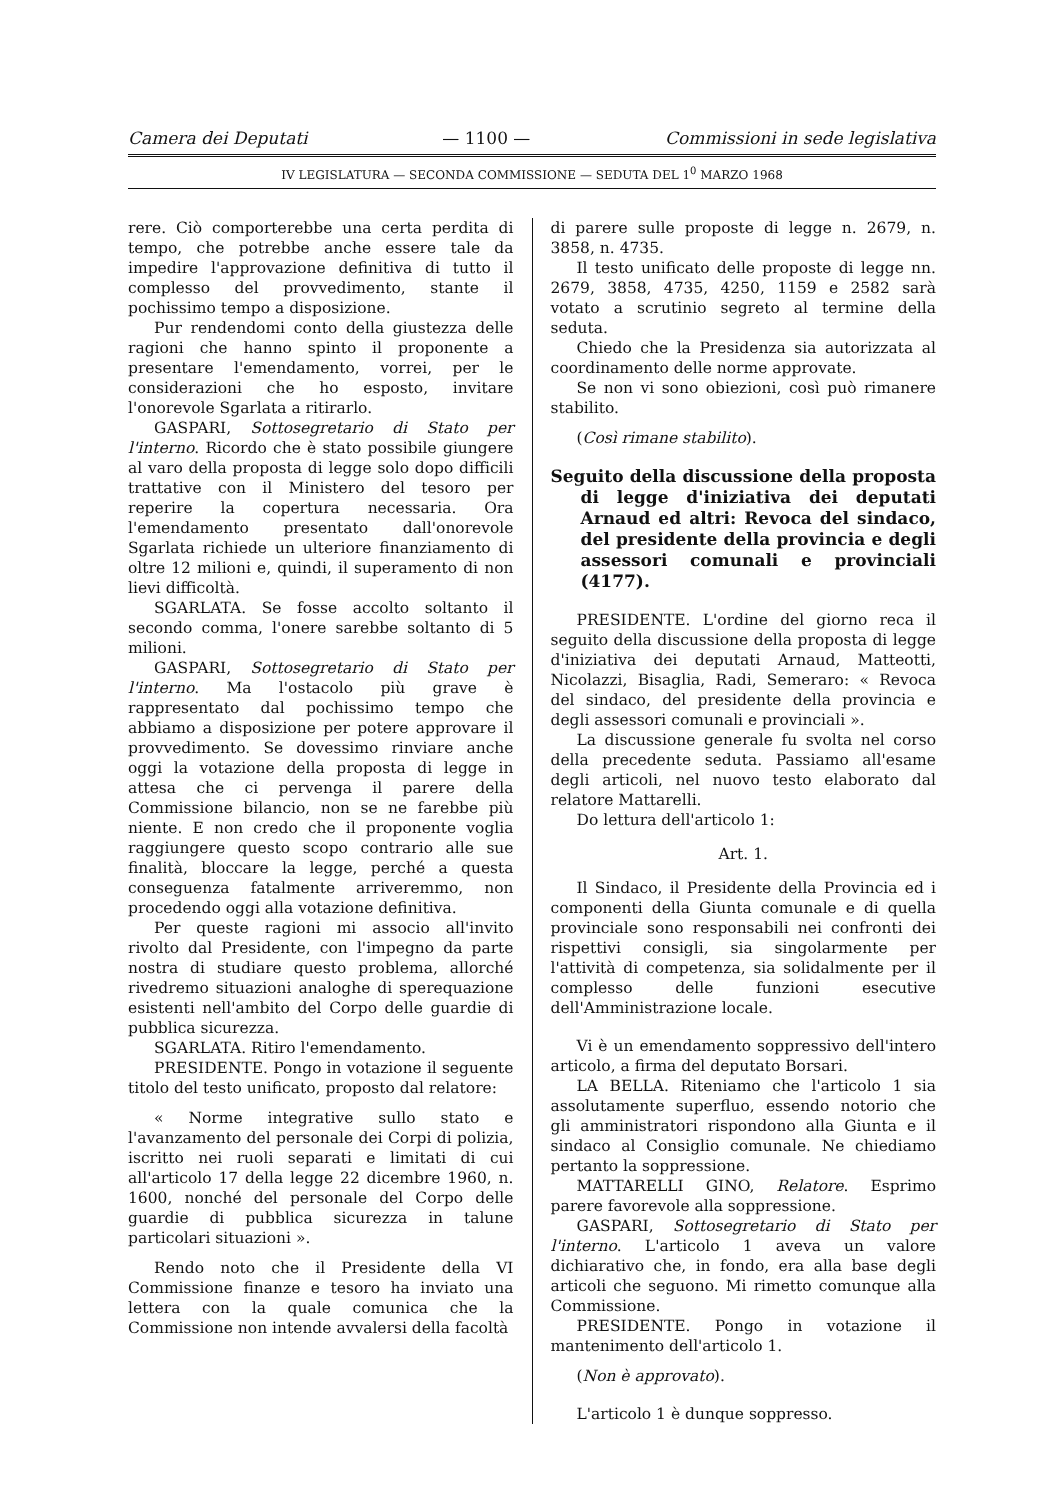Camera dei Deputati — 1100 — Commissioni in sede legislativa
IV LEGISLATURA — SECONDA COMMISSIONE — SEDUTA DEL 1<sup>0</sup> MARZO 1968
rere. Ciò comporterebbe una certa perdita di tempo, che potrebbe anche essere tale da impedire l'approvazione definitiva di tutto il complesso del provvedimento, stante il pochissimo tempo a disposizione.
Pur rendendomi conto della giustezza delle ragioni che hanno spinto il proponente a presentare l'emendamento, vorrei, per le considerazioni che ho esposto, invitare l'onorevole Sgarlata a ritirarlo.
GASPARI, Sottosegretario di Stato per l'interno. Ricordo che è stato possibile giungere al varo della proposta di legge solo dopo difficili trattative con il Ministero del tesoro per reperire la copertura necessaria. Ora l'emendamento presentato dall'onorevole Sgarlata richiede un ulteriore finanziamento di oltre 12 milioni e, quindi, il superamento di non lievi difficoltà.
SGARLATA. Se fosse accolto soltanto il secondo comma, l'onere sarebbe soltanto di 5 milioni.
GASPARI, Sottosegretario di Stato per l'interno. Ma l'ostacolo più grave è rappresentato dal pochissimo tempo che abbiamo a disposizione per potere approvare il provvedimento. Se dovessimo rinviare anche oggi la votazione della proposta di legge in attesa che ci pervenga il parere della Commissione bilancio, non se ne farebbe più niente. E non credo che il proponente voglia raggiungere questo scopo contrario alle sue finalità, bloccare la legge, perché a questa conseguenza fatalmente arriveremmo, non procedendo oggi alla votazione definitiva.
Per queste ragioni mi associo all'invito rivolto dal Presidente, con l'impegno da parte nostra di studiare questo problema, allorché rivedremo situazioni analoghe di sperequazione esistenti nell'ambito del Corpo delle guardie di pubblica sicurezza.
SGARLATA. Ritiro l'emendamento.
PRESIDENTE. Pongo in votazione il seguente titolo del testo unificato, proposto dal relatore:
« Norme integrative sullo stato e l'avanzamento del personale dei Corpi di polizia, iscritto nei ruoli separati e limitati di cui all'articolo 17 della legge 22 dicembre 1960, n. 1600, nonché del personale del Corpo delle guardie di pubblica sicurezza in talune particolari situazioni ».
Rendo noto che il Presidente della VI Commissione finanze e tesoro ha inviato una lettera con la quale comunica che la Commissione non intende avvalersi della facoltà
di parere sulle proposte di legge n. 2679, n. 3858, n. 4735.
Il testo unificato delle proposte di legge nn. 2679, 3858, 4735, 4250, 1159 e 2582 sarà votato a scrutinio segreto al termine della seduta.
Chiedo che la Presidenza sia autorizzata al coordinamento delle norme approvate.
Se non vi sono obiezioni, così può rimanere stabilito.
(Così rimane stabilito).
Seguito della discussione della proposta di legge d'iniziativa dei deputati Arnaud ed altri: Revoca del sindaco, del presidente della provincia e degli assessori comunali e provinciali (4177).
PRESIDENTE. L'ordine del giorno reca il seguito della discussione della proposta di legge d'iniziativa dei deputati Arnaud, Matteotti, Nicolazzi, Bisaglia, Radi, Semeraro: « Revoca del sindaco, del presidente della provincia e degli assessori comunali e provinciali ».
La discussione generale fu svolta nel corso della precedente seduta. Passiamo all'esame degli articoli, nel nuovo testo elaborato dal relatore Mattarelli.
Do lettura dell'articolo 1:
Art. 1.
Il Sindaco, il Presidente della Provincia ed i componenti della Giunta comunale e di quella provinciale sono responsabili nei confronti dei rispettivi consigli, sia singolarmente per l'attività di competenza, sia solidalmente per il complesso delle funzioni esecutive dell'Amministrazione locale.
Vi è un emendamento soppressivo dell'intero articolo, a firma del deputato Borsari.
LA BELLA. Riteniamo che l'articolo 1 sia assolutamente superfluo, essendo notorio che gli amministratori rispondono alla Giunta e il sindaco al Consiglio comunale. Ne chiediamo pertanto la soppressione.
MATTARELLI GINO, Relatore. Esprimo parere favorevole alla soppressione.
GASPARI, Sottosegretario di Stato per l'interno. L'articolo 1 aveva un valore dichiarativo che, in fondo, era alla base degli articoli che seguono. Mi rimetto comunque alla Commissione.
PRESIDENTE. Pongo in votazione il mantenimento dell'articolo 1.
(Non è approvato).
L'articolo 1 è dunque soppresso.